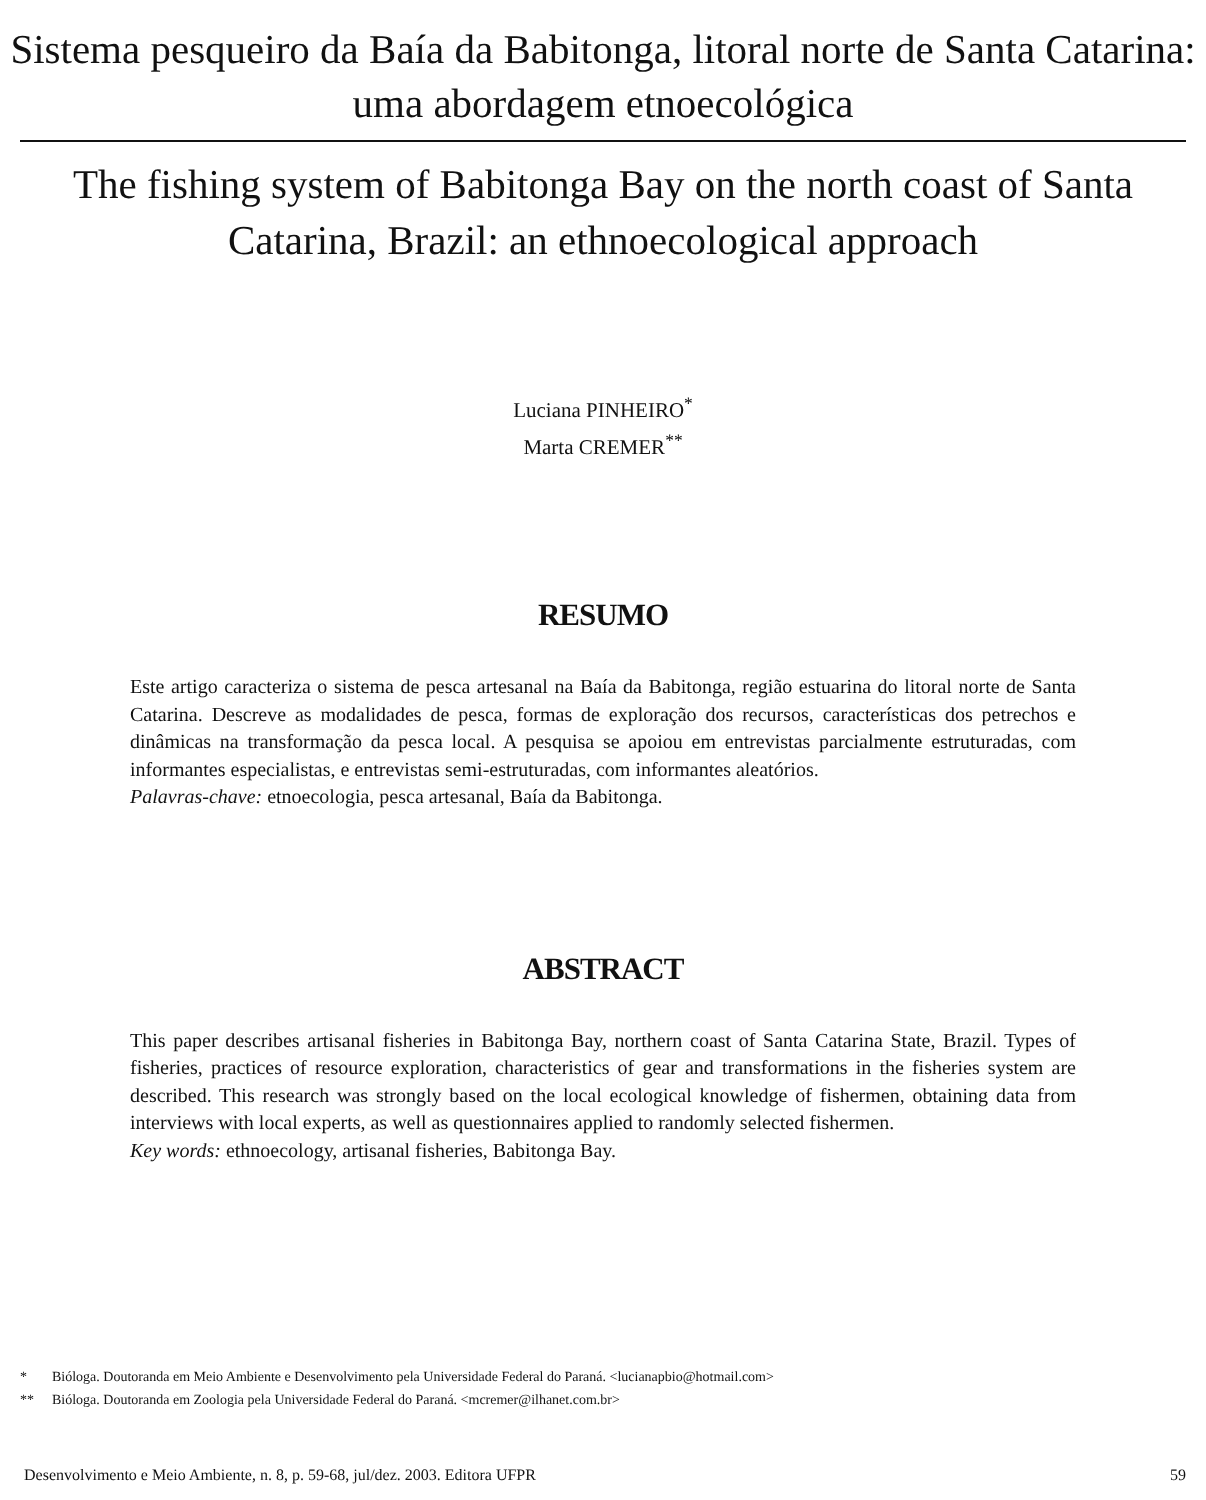Sistema pesqueiro da Baía da Babitonga, litoral norte de Santa Catarina: uma abordagem etnoecológica
The fishing system of Babitonga Bay on the north coast of Santa Catarina, Brazil: an ethnoecological approach
Luciana PINHEIRO<sup>*</sup>
Marta CREMER<sup>**</sup>
RESUMO
Este artigo caracteriza o sistema de pesca artesanal na Baía da Babitonga, região estuarina do litoral norte de Santa Catarina. Descreve as modalidades de pesca, formas de exploração dos recursos, características dos petrechos e dinâmicas na transformação da pesca local. A pesquisa se apoiou em entrevistas parcialmente estruturadas, com informantes especialistas, e entrevistas semi-estruturadas, com informantes aleatórios.
Palavras-chave: etnoecologia, pesca artesanal, Baía da Babitonga.
ABSTRACT
This paper describes artisanal fisheries in Babitonga Bay, northern coast of Santa Catarina State, Brazil. Types of fisheries, practices of resource exploration, characteristics of gear and transformations in the fisheries system are described. This research was strongly based on the local ecological knowledge of fishermen, obtaining data from interviews with local experts, as well as questionnaires applied to randomly selected fishermen.
Key words: ethnoecology, artisanal fisheries, Babitonga Bay.
* Bióloga. Doutoranda em Meio Ambiente e Desenvolvimento pela Universidade Federal do Paraná. <lucianapbio@hotmail.com>
** Bióloga. Doutoranda em Zoologia pela Universidade Federal do Paraná. <mcremer@ilhanet.com.br>
Desenvolvimento e Meio Ambiente, n. 8, p. 59-68, jul/dez. 2003. Editora UFPR 59